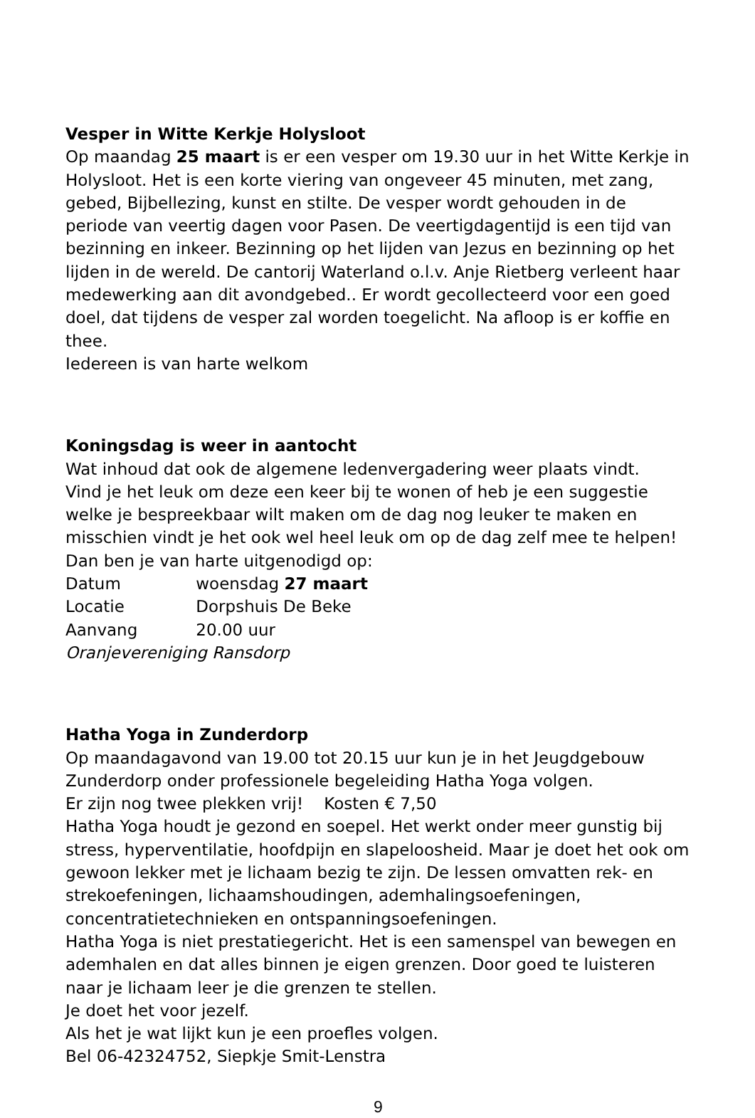Vesper in Witte Kerkje Holysloot
Op maandag 25 maart is er een vesper om 19.30 uur in het Witte Kerkje in Holysloot. Het is een korte viering van ongeveer 45 minuten, met zang, gebed, Bijbellezing, kunst en stilte. De vesper wordt gehouden in de periode van veertig dagen voor Pasen. De veertigdagentijd is een tijd van bezinning en inkeer. Bezinning op het lijden van Jezus en bezinning op het lijden in de wereld. De cantorij Waterland o.l.v. Anje Rietberg verleent haar medewerking aan dit avondgebed.. Er wordt gecollecteerd voor een goed doel, dat tijdens de vesper zal worden toegelicht. Na afloop is er koffie en thee.
Iedereen is van harte welkom
Koningsdag is weer in aantocht
Wat inhoud dat ook de algemene ledenvergadering weer plaats vindt.
Vind je het leuk om deze een keer bij te wonen of heb je een suggestie welke je bespreekbaar wilt maken om de dag nog leuker te maken en misschien vindt je het ook wel heel leuk om op de dag zelf mee te helpen!
Dan ben je van harte uitgenodigd op:
Datum woensdag 27 maart
Locatie Dorpshuis De Beke
Aanvang 20.00 uur
Oranjevereniging Ransdorp
Hatha Yoga in Zunderdorp
Op maandagavond van 19.00 tot 20.15 uur kun je in het Jeugdgebouw Zunderdorp onder professionele begeleiding Hatha Yoga volgen.
Er zijn nog twee plekken vrij! Kosten € 7,50
Hatha Yoga houdt je gezond en soepel. Het werkt onder meer gunstig bij stress, hyperventilatie, hoofdpijn en slapeloosheid. Maar je doet het ook om gewoon lekker met je lichaam bezig te zijn. De lessen omvatten rek- en strekoefeningen, lichaamshoudingen, ademhalingsoefeningen, concentratietechnieken en ontspanningsoefeningen.
Hatha Yoga is niet prestatiegericht. Het is een samenspel van bewegen en ademhalen en dat alles binnen je eigen grenzen. Door goed te luisteren naar je lichaam leer je die grenzen te stellen.
Je doet het voor jezelf.
Als het je wat lijkt kun je een proefles volgen.
Bel 06-42324752, Siepkje Smit-Lenstra
9